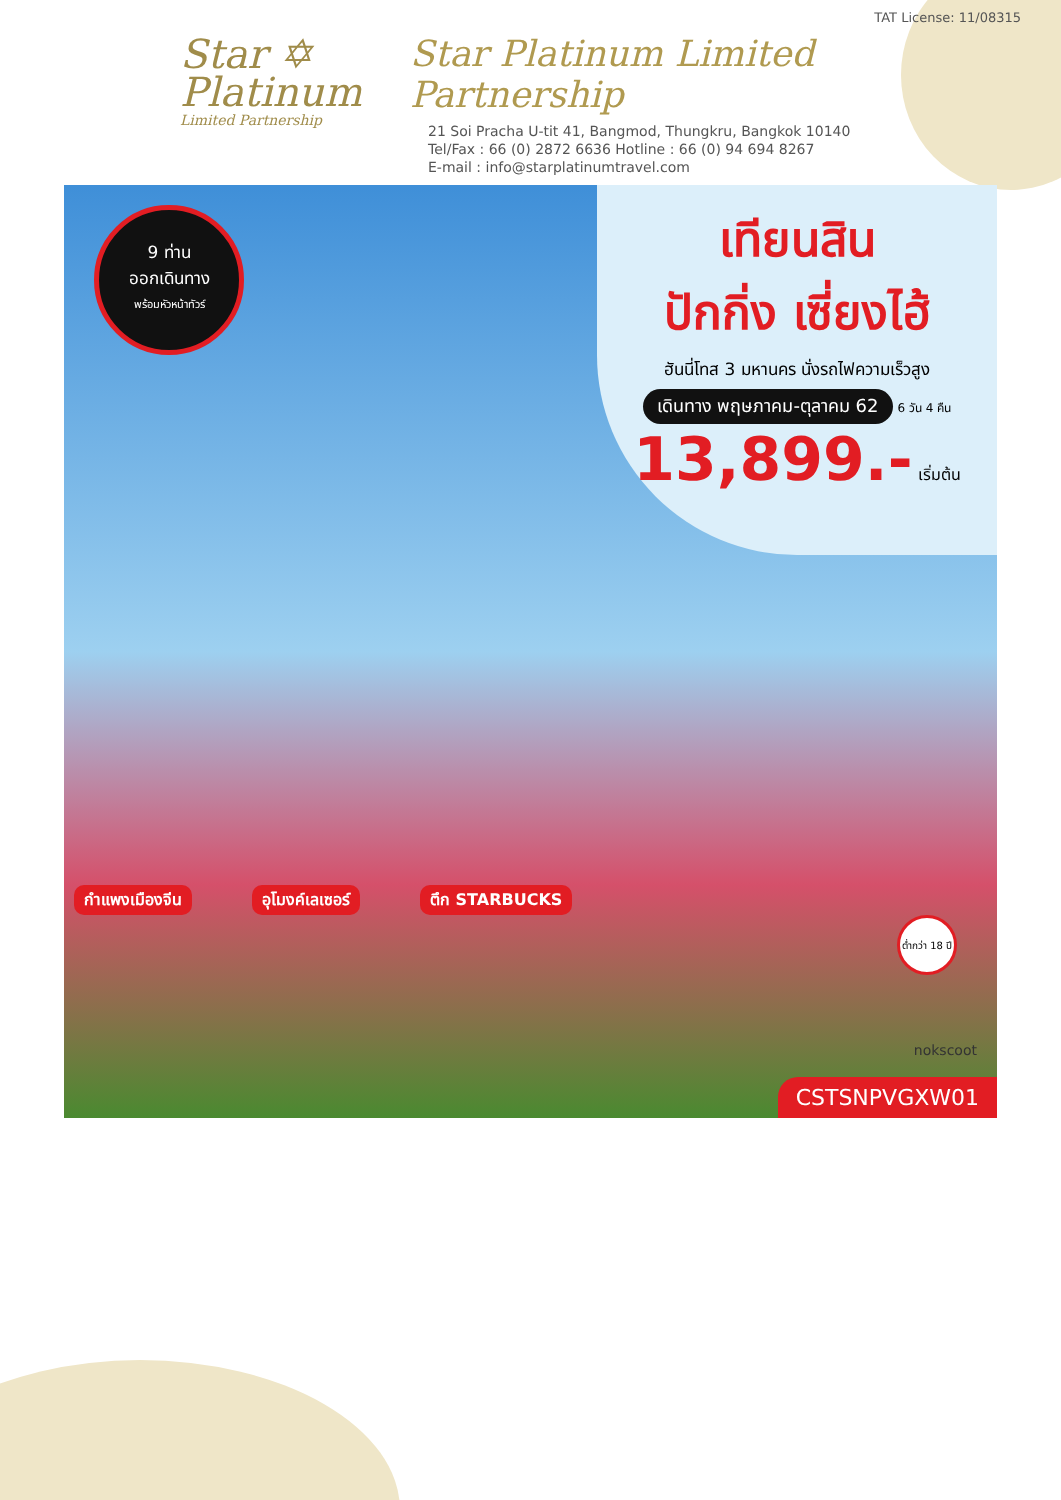Star ✡
Platinum
Limited Partnership
TAT License: 11/08315
Star Platinum Limited Partnership
21 Soi Pracha U-tit 41, Bangmod, Thungkru, Bangkok 10140
Tel/Fax : 66 (0) 2872 6636 Hotline : 66 (0) 94 694 8267
E-mail : info@starplatinumtravel.com
9 ท่าน
ออกเดินทาง
พร้อมหัวหน้าทัวร์
เทียนสิน
ปักกิ่ง เซี่ยงไฮ้
ฮันนี่โทส 3 มหานคร นั่งรถไฟความเร็วสูง
เดินทาง พฤษภาคม-ตุลาคม 62 6 วัน 4 คืน
13,899.- เริ่มต้น
กำแพงเมืองจีน อุโมงค์เลเซอร์ ตึก STARBUCKS
ต่ำกว่า 18 ปี
nokscoot
CSTSNPVGXW01